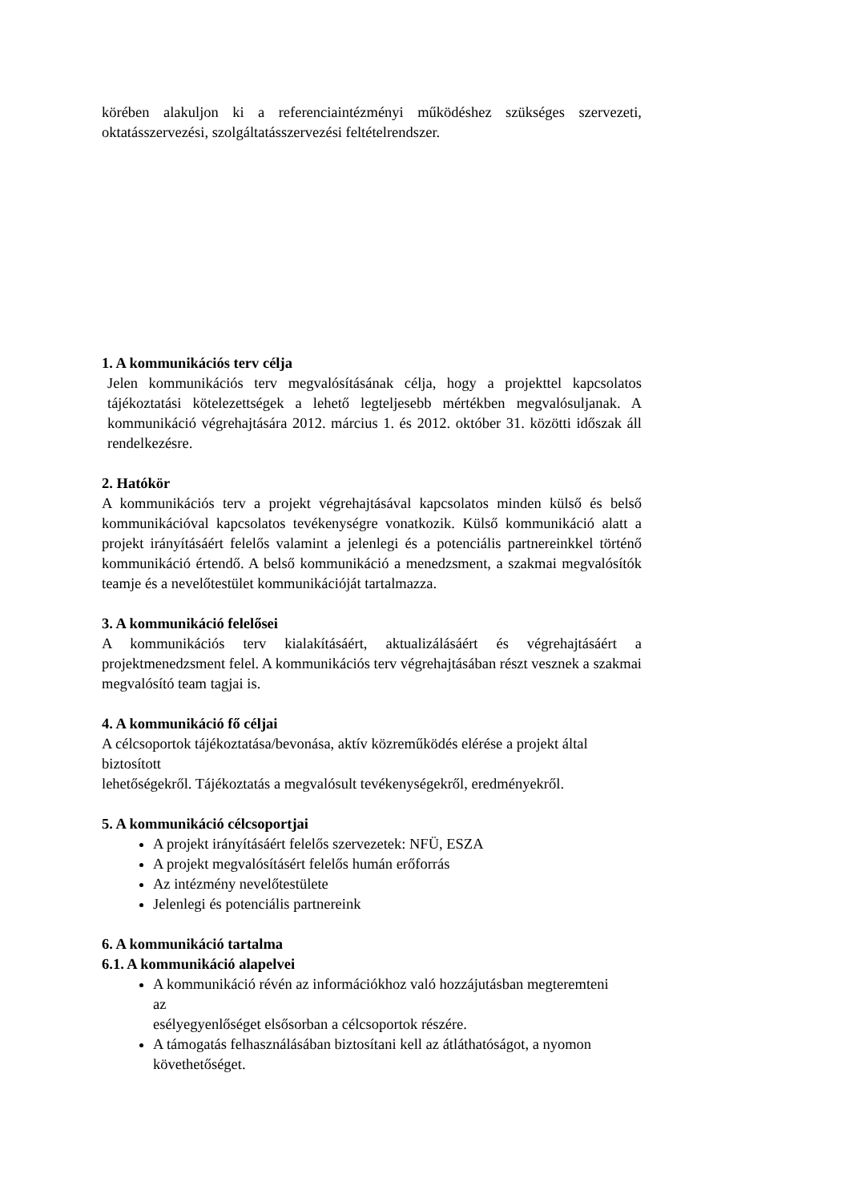körében alakuljon ki a referenciaintézményi működéshez szükséges szervezeti, oktatásszervezési, szolgáltatásszervezési feltételrendszer.
1. A kommunikációs terv célja
Jelen kommunikációs terv megvalósításának célja, hogy a projekttel kapcsolatos tájékoztatási kötelezettségek a lehető legteljesebb mértékben megvalósuljanak. A kommunikáció végrehajtására 2012. március 1. és 2012. október 31. közötti időszak áll rendelkezésre.
2. Hatókör
A kommunikációs terv a projekt végrehajtásával kapcsolatos minden külső és belső kommunikációval kapcsolatos tevékenységre vonatkozik. Külső kommunikáció alatt a projekt irányításáért felelős valamint a jelenlegi és a potenciális partnereinkkel történő kommunikáció értendő. A belső kommunikáció a menedzsment, a szakmai megvalósítók teamje és a nevelőtestület kommunikációját tartalmazza.
3. A kommunikáció felelősei
A kommunikációs terv kialakításáért, aktualizálásáért és végrehajtásáért a projektmenedzsment felel. A kommunikációs terv végrehajtásában részt vesznek a szakmai megvalósító team tagjai is.
4. A kommunikáció fő céljai
A célcsoportok tájékoztatása/bevonása, aktív közreműködés elérése a projekt által biztosított
lehetőségekről. Tájékoztatás a megvalósult tevékenységekről, eredményekről.
5. A kommunikáció célcsoportjai
A projekt irányításáért felelős szervezetek: NFÜ, ESZA
A projekt megvalósításért felelős humán erőforrás
Az intézmény nevelőtestülete
Jelenlegi és potenciális partnereink
6. A kommunikáció tartalma
6.1. A kommunikáció alapelvei
A kommunikáció révén az információkhoz való hozzájutásban megteremteni az
esélyegyenlőséget elsősorban a célcsoportok részére.
A támogatás felhasználásában biztosítani kell az átláthatóságot, a nyomon követhetőséget.